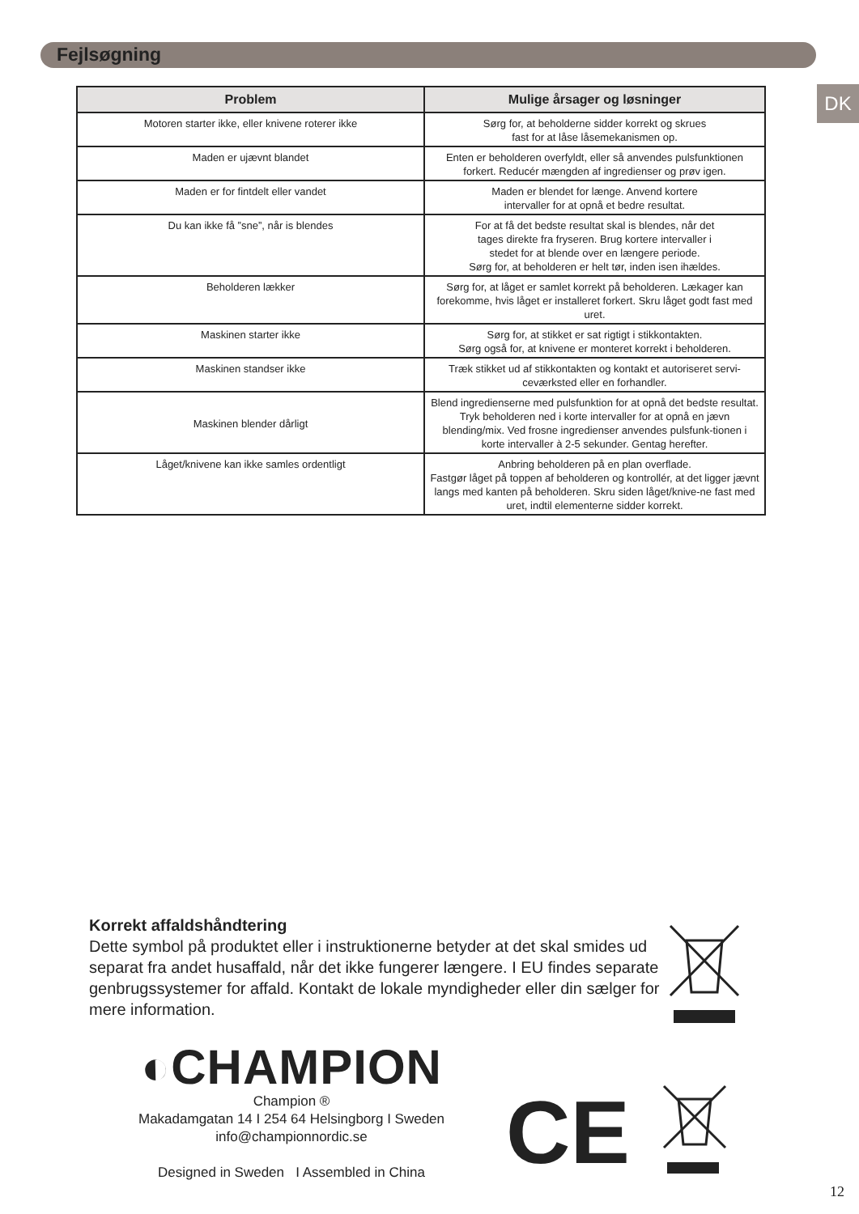Fejlsøgning
DK
| Problem | Mulige årsager og løsninger |
| --- | --- |
| Motoren starter ikke, eller knivene roterer ikke | Sørg for, at beholderne sidder korrekt og skrues fast for at låse låsemekanismen op. |
| Maden er ujævnt blandet | Enten er beholderen overfyldt, eller så anvendes pulsfunktionen forkert. Reducér mængden af ingredienser og prøv igen. |
| Maden er for fintdelt eller vandet | Maden er blendet for længe. Anvend kortere intervaller for at opnå et bedre resultat. |
| Du kan ikke få ”sne”, når is blendes | For at få det bedste resultat skal is blendes, når det tages direkte fra fryseren. Brug kortere intervaller i stedet for at blende over en længere periode. Sørg for, at beholderen er helt tør, inden isen ihældes. |
| Beholderen lækker | Sørg for, at låget er samlet korrekt på beholderen. Lækager kan forekomme, hvis låget er installeret forkert. Skru låget godt fast med uret. |
| Maskinen starter ikke | Sørg for, at stikket er sat rigtigt i stikkontakten. Sørg også for, at knivene er monteret korrekt i beholderen. |
| Maskinen standser ikke | Træk stikket ud af stikkontakten og kontakt et autoriseret servi-ceværksted eller en forhandler. |
| Maskinen blender dårligt | Blend ingredienserne med pulsfunktion for at opnå det bedste resultat. Tryk beholderen ned i korte intervaller for at opnå en jævn blending/mix. Ved frosne ingredienser anvendes pulsfunk-tionen i korte intervaller à 2-5 sekunder. Gentag herefter. |
| Låget/knivene kan ikke samles ordentligt | Anbring beholderen på en plan overflade. Fastgør låget på toppen af beholderen og kontrollér, at det ligger jævnt langs med kanten på beholderen. Skru siden låget/knive-ne fast med uret, indtil elementerne sidder korrekt. |
Korrekt affaldshåndtering
Dette symbol på produktet eller i instruktionerne betyder at det skal smides ud separat fra andet husaffald, når det ikke fungerer længere. I EU findes separate genbrugssystemer for affald. Kontakt de lokale myndigheder eller din sælger for mere information.
◐CHAMPION
Champion ®
Makadamgatan 14 I 254 64 Helsingborg I Sweden
info@championnordic.se
Designed in Sweden I Assembled in China
CE
12